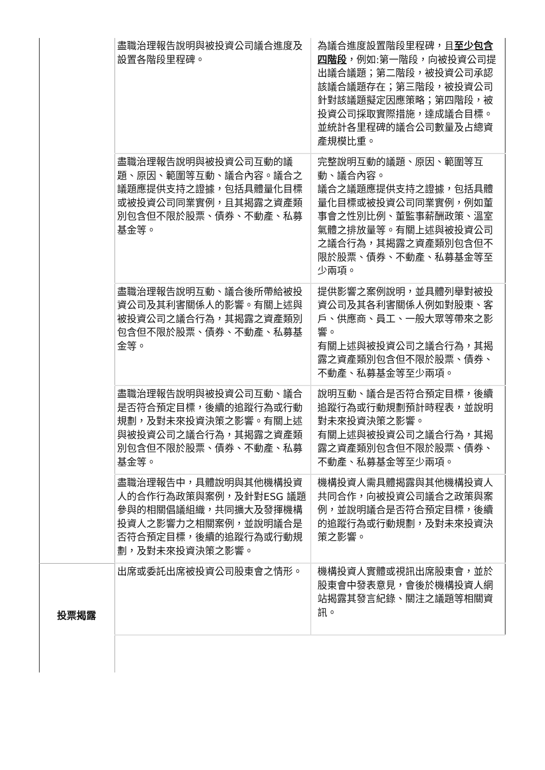| | 盡職治理報告說明與被投資公司議合進度及設置各階段里程碑。 | 為議合進度設置階段里程碑，且 至少包含四階段 ，例如:第一階段，向被投資公司提出議合議題；第二階段，被投資公司承認該議合議題存在；第三階段，被投資公司針對該議題擬定因應策略；第四階段，被投資公司採取實際措施，達成議合目標。並統計各里程碑的議合公司數量及占總資產規模比重。 |
| | 盡職治理報告說明與被投資公司互動的議題、原因、範圍等互動、議合內容。議合之議題應提供支持之證據，包括具體量化目標或被投資公司同業實例，且其揭露之資產類別包含但不限於股票、債券、不動產、私募基金等。 | 完整說明互動的議題、原因、範圍等互動、議合內容。 議合之議題應提供支持之證據，包括具體量化目標或被投資公司同業實例，例如董事會之性別比例、董監事薪酬政策、溫室氣體之排放量等。有關上述與被投資公司之議合行為，其揭露之資產類別包含但不限於股票、債券、不動產、私募基金等至少兩項。 |
| | 盡職治理報告說明互動、議合後所帶給被投資公司及其利害關係人的影響。有關上述與被投資公司之議合行為，其揭露之資產類別包含但不限於股票、債券、不動產、私募基金等。 | 提供影響之案例說明，並具體列舉對被投資公司及其各利害關係人例如對股東、客戶、供應商、員工、一般大眾等帶來之影響。 有關上述與被投資公司之議合行為，其揭露之資產類別包含但不限於股票、債券、不動產、私募基金等至少兩項。 |
| | 盡職治理報告說明與被投資公司互動、議合是否符合預定目標，後續的追蹤行為或行動規劃，及對未來投資決策之影響。有關上述與被投資公司之議合行為，其揭露之資產類別包含但不限於股票、債券、不動產、私募基金等。 | 說明互動、議合是否符合預定目標，後續追蹤行為或行動規劃預計時程表，並說明對未來投資決策之影響。 有關上述與被投資公司之議合行為，其揭露之資產類別包含但不限於股票、債券、不動產、私募基金等至少兩項。 |
| | 盡職治理報告中，具體說明與其他機構投資人的合作行為政策與案例，及針對ESG 議題參與的相關倡議組織，共同擴大及發揮機構 投資人之影響力之相關案例，並說明議合是 否符合預定目標，後續的追蹤行為或行動規劃，及對未來投資決策之影響。 | 機構投資人需具體揭露與其他機構投資人共同合作，向被投資公司議合之政策與案例，並說明議合是否符合預定目標，後續的追蹤行為或行動規劃，及對未來投資決策之影響。 |
| 投票揭露 | 出席或委託出席被投資公司股東會之情形。 | 機構投資人實體或視訊出席股東會，並於股東會中發表意見，會後於機構投資人網站揭露其發言紀錄、關注之議題等相關資訊。 |